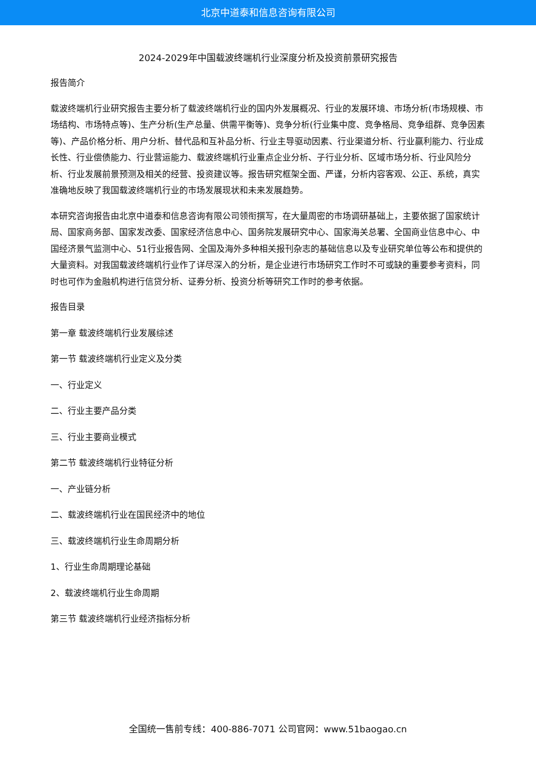北京中道泰和信息咨询有限公司
2024-2029年中国载波终端机行业深度分析及投资前景研究报告
报告简介
载波终端机行业研究报告主要分析了载波终端机行业的国内外发展概况、行业的发展环境、市场分析(市场规模、市场结构、市场特点等)、生产分析(生产总量、供需平衡等)、竞争分析(行业集中度、竞争格局、竞争组群、竞争因素等)、产品价格分析、用户分析、替代品和互补品分析、行业主导驱动因素、行业渠道分析、行业赢利能力、行业成长性、行业偿债能力、行业营运能力、载波终端机行业重点企业分析、子行业分析、区域市场分析、行业风险分析、行业发展前景预测及相关的经营、投资建议等。报告研究框架全面、严谨，分析内容客观、公正、系统，真实准确地反映了我国载波终端机行业的市场发展现状和未来发展趋势。
本研究咨询报告由北京中道泰和信息咨询有限公司领衔撰写，在大量周密的市场调研基础上，主要依据了国家统计局、国家商务部、国家发改委、国家经济信息中心、国务院发展研究中心、国家海关总署、全国商业信息中心、中国经济景气监测中心、51行业报告网、全国及海外多种相关报刊杂志的基础信息以及专业研究单位等公布和提供的大量资料。对我国载波终端机行业作了详尽深入的分析，是企业进行市场研究工作时不可或缺的重要参考资料，同时也可作为金融机构进行信贷分析、证券分析、投资分析等研究工作时的参考依据。
报告目录
第一章 载波终端机行业发展综述
第一节 载波终端机行业定义及分类
一、行业定义
二、行业主要产品分类
三、行业主要商业模式
第二节 载波终端机行业特征分析
一、产业链分析
二、载波终端机行业在国民经济中的地位
三、载波终端机行业生命周期分析
1、行业生命周期理论基础
2、载波终端机行业生命周期
第三节 载波终端机行业经济指标分析
全国统一售前专线：400-886-7071 公司官网：www.51baogao.cn